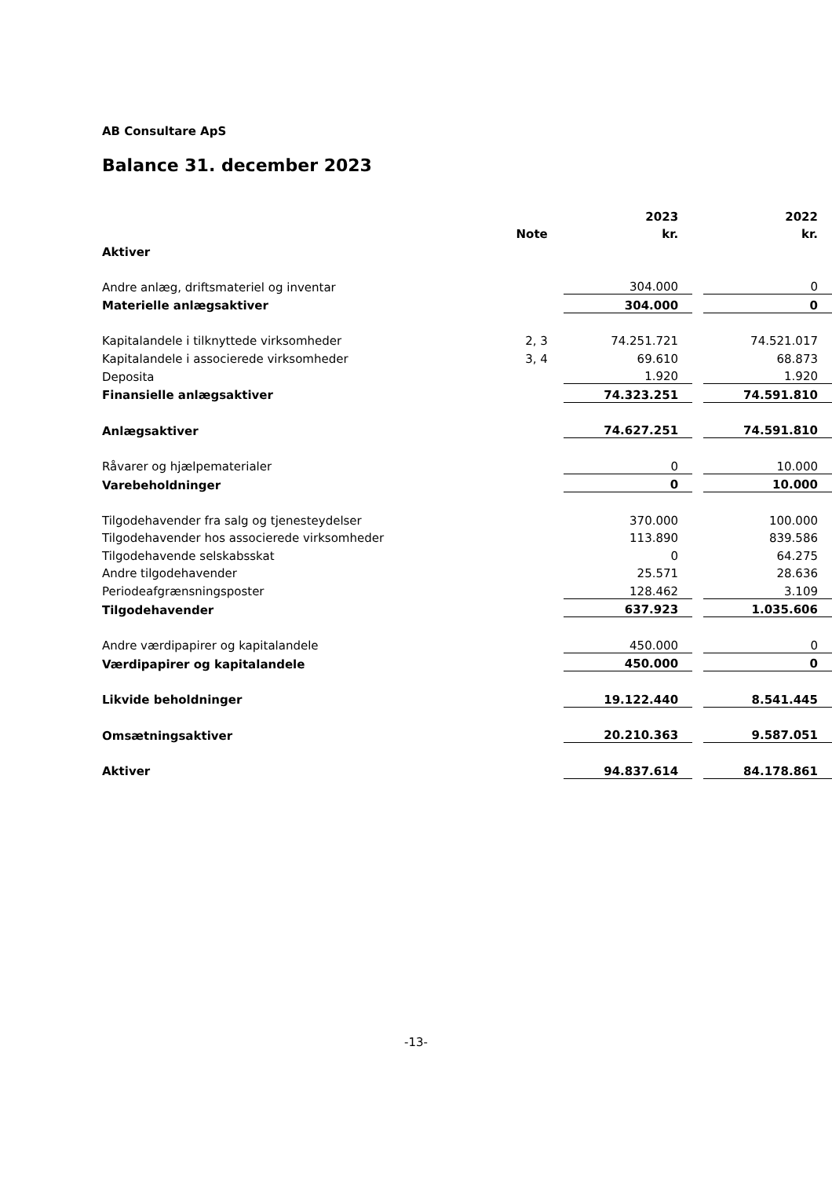AB Consultare ApS
Balance 31. december 2023
| | | 2023 | | 2022 |
| --- | --- | --- | --- | --- |
| | Note | kr. | | kr. |
| Aktiver | | | | |
| Andre anlæg, driftsmateriel og inventar | | 304.000 | | 0 |
| Materielle anlægsaktiver | | 304.000 | | 0 |
| Kapitalandele i tilknyttede virksomheder | 2, 3 | 74.251.721 | | 74.521.017 |
| Kapitalandele i associerede virksomheder | 3, 4 | 69.610 | | 68.873 |
| Deposita | | 1.920 | | 1.920 |
| Finansielle anlægsaktiver | | 74.323.251 | | 74.591.810 |
| Anlægsaktiver | | 74.627.251 | | 74.591.810 |
| Råvarer og hjælpematerialer | | 0 | | 10.000 |
| Varebeholdninger | | 0 | | 10.000 |
| Tilgodehavender fra salg og tjenesteydelser | | 370.000 | | 100.000 |
| Tilgodehavender hos associerede virksomheder | | 113.890 | | 839.586 |
| Tilgodehavende selskabsskat | | 0 | | 64.275 |
| Andre tilgodehavender | | 25.571 | | 28.636 |
| Periodeafgrænsningsposter | | 128.462 | | 3.109 |
| Tilgodehavender | | 637.923 | | 1.035.606 |
| Andre værdipapirer og kapitalandele | | 450.000 | | 0 |
| Værdipapirer og kapitalandele | | 450.000 | | 0 |
| Likvide beholdninger | | 19.122.440 | | 8.541.445 |
| Omsætningsaktiver | | 20.210.363 | | 9.587.051 |
| Aktiver | | 94.837.614 | | 84.178.861 |
-13-